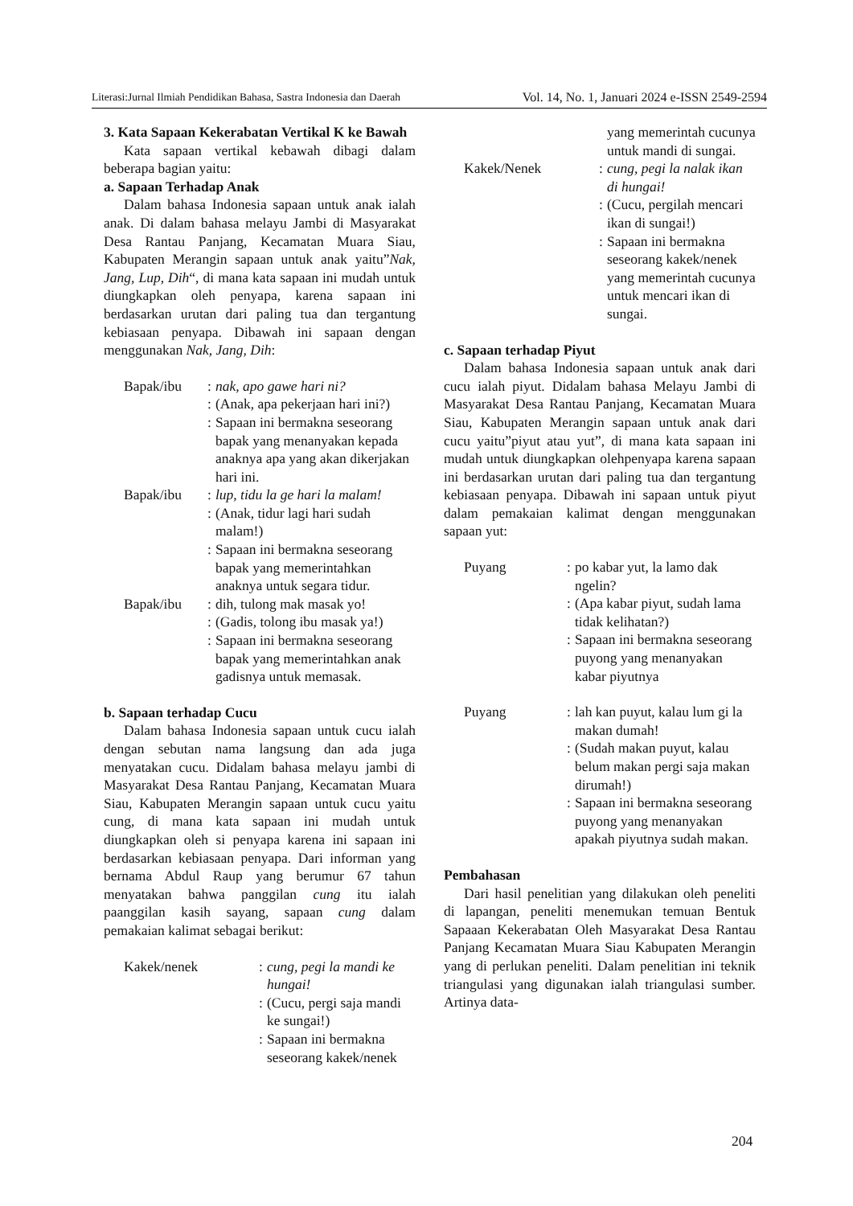Literasi:Jurnal Ilmiah Pendidikan Bahasa, Sastra Indonesia dan Daerah Vol. 14, No. 1, Januari 2024 e-ISSN 2549-2594
3. Kata Sapaan Kekerabatan Vertikal K ke Bawah
Kata sapaan vertikal kebawah dibagi dalam beberapa bagian yaitu:
a. Sapaan Terhadap Anak
Dalam bahasa Indonesia sapaan untuk anak ialah anak. Di dalam bahasa melayu Jambi di Masyarakat Desa Rantau Panjang, Kecamatan Muara Siau, Kabupaten Merangin sapaan untuk anak yaitu”Nak, Jang, Lup, Dih“, di mana kata sapaan ini mudah untuk diungkapkan oleh penyapa, karena sapaan ini berdasarkan urutan dari paling tua dan tergantung kebiasaan penyapa. Dibawah ini sapaan dengan menggunakan Nak, Jang, Dih:
Bapak/ibu
:
nak, apo gawe hari ni?
:
(Anak, apa pekerjaan hari ini?)
:
Sapaan ini bermakna seseorang bapak yang menanyakan kepada anaknya apa yang akan dikerjakan hari ini.
Bapak/ibu
:
lup, tidu la ge hari la malam!
:
(Anak, tidur lagi hari sudah malam!)
:
Sapaan ini bermakna seseorang bapak yang memerintahkan anaknya untuk segara tidur.
Bapak/ibu
:
dih, tulong mak masak yo!
:
(Gadis, tolong ibu masak ya!)
:
Sapaan ini bermakna seseorang bapak yang memerintahkan anak gadisnya untuk memasak.
b. Sapaan terhadap Cucu
Dalam bahasa Indonesia sapaan untuk cucu ialah dengan sebutan nama langsung dan ada juga menyatakan cucu. Didalam bahasa melayu jambi di Masyarakat Desa Rantau Panjang, Kecamatan Muara Siau, Kabupaten Merangin sapaan untuk cucu yaitu cung, di mana kata sapaan ini mudah untuk diungkapkan oleh si penyapa karena ini sapaan ini berdasarkan kebiasaan penyapa. Dari informan yang bernama Abdul Raup yang berumur 67 tahun menyatakan bahwa panggilan cung itu ialah paanggilan kasih sayang, sapaan cung dalam pemakaian kalimat sebagai berikut:
Kakek/nenek
:
cung, pegi la mandi ke hungai!
:
(Cucu, pergi saja mandi ke sungai!)
:
Sapaan ini bermakna seseorang kakek/nenek
yang memerintah cucunya untuk mandi di sungai.
Kakek/Nenek
:
cung, pegi la nalak ikan di hungai!
:
(Cucu, pergilah mencari ikan di sungai!)
:
Sapaan ini bermakna seseorang kakek/nenek yang memerintah cucunya untuk mencari ikan di sungai.
c. Sapaan terhadap Piyut
Dalam bahasa Indonesia sapaan untuk anak dari cucu ialah piyut. Didalam bahasa Melayu Jambi di Masyarakat Desa Rantau Panjang, Kecamatan Muara Siau, Kabupaten Merangin sapaan untuk anak dari cucu yaitu”piyut atau yut”, di mana kata sapaan ini mudah untuk diungkapkan olehpenyapa karena sapaan ini berdasarkan urutan dari paling tua dan tergantung kebiasaan penyapa. Dibawah ini sapaan untuk piyut dalam pemakaian kalimat dengan menggunakan sapaan yut:
Puyang
:
po kabar yut, la lamo dak ngelin?
:
(Apa kabar piyut, sudah lama tidak kelihatan?)
:
Sapaan ini bermakna seseorang puyong yang menanyakan kabar piyutnya
Puyang
:
lah kan puyut, kalau lum gi la makan dumah!
:
(Sudah makan puyut, kalau belum makan pergi saja makan dirumah!)
:
Sapaan ini bermakna seseorang puyong yang menanyakan apakah piyutnya sudah makan.
Pembahasan
Dari hasil penelitian yang dilakukan oleh peneliti di lapangan, peneliti menemukan temuan Bentuk Sapaaan Kekerabatan Oleh Masyarakat Desa Rantau Panjang Kecamatan Muara Siau Kabupaten Merangin yang di perlukan peneliti. Dalam penelitian ini teknik triangulasi yang digunakan ialah triangulasi sumber. Artinya data-
204